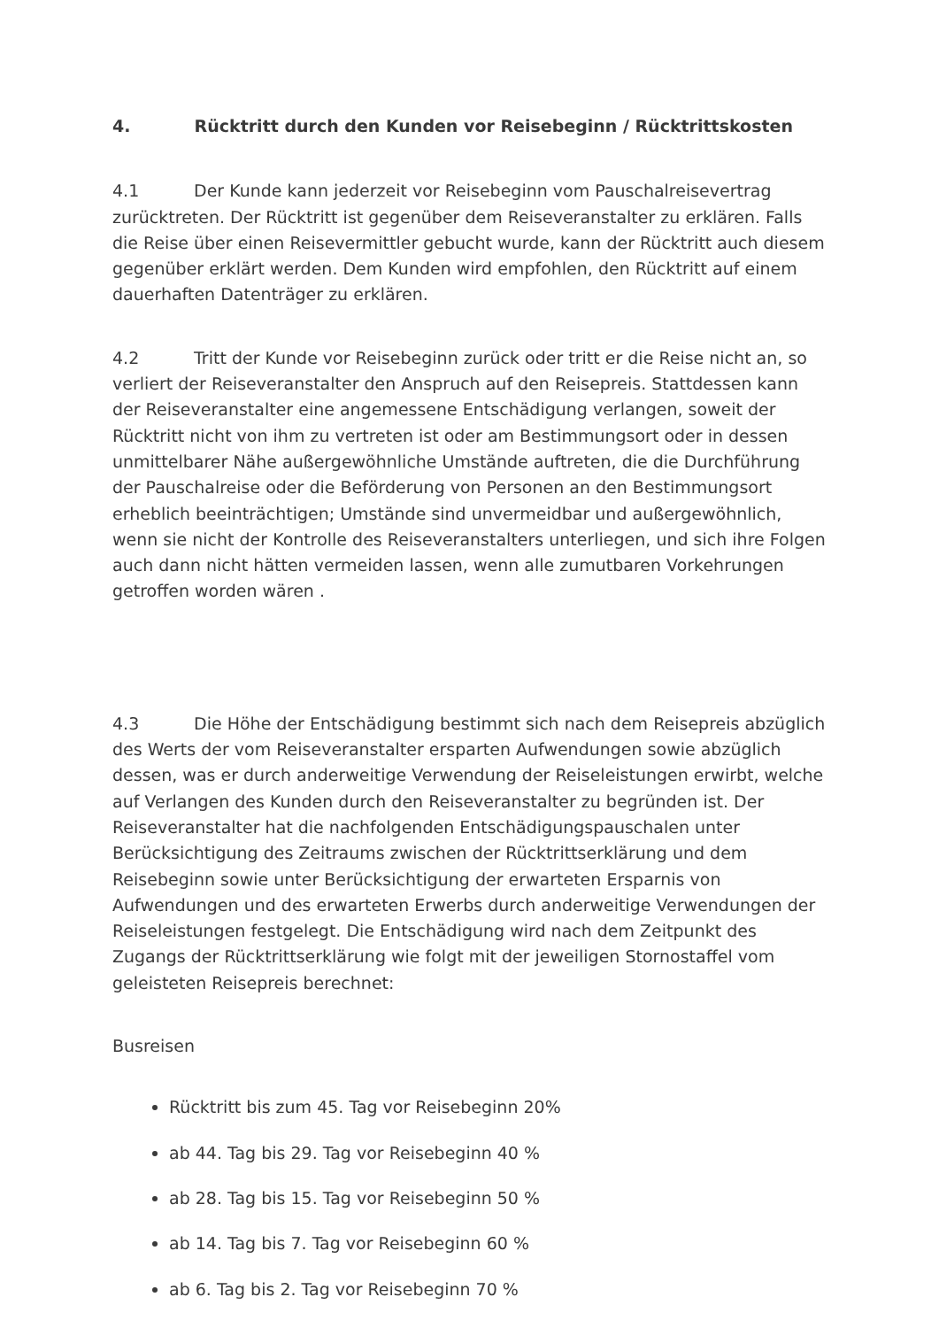4. Rücktritt durch den Kunden vor Reisebeginn / Rücktrittskosten
4.1 Der Kunde kann jederzeit vor Reisebeginn vom Pauschalreisevertrag zurücktreten. Der Rücktritt ist gegenüber dem Reiseveranstalter zu erklären. Falls die Reise über einen Reisevermittler gebucht wurde, kann der Rücktritt auch diesem gegenüber erklärt werden. Dem Kunden wird empfohlen, den Rücktritt auf einem dauerhaften Datenträger zu erklären.
4.2 Tritt der Kunde vor Reisebeginn zurück oder tritt er die Reise nicht an, so verliert der Reiseveranstalter den Anspruch auf den Reisepreis. Stattdessen kann der Reiseveranstalter eine angemessene Entschädigung verlangen, soweit der Rücktritt nicht von ihm zu vertreten ist oder am Bestimmungsort oder in dessen unmittelbarer Nähe außergewöhnliche Umstände auftreten, die die Durchführung der Pauschalreise oder die Beförderung von Personen an den Bestimmungsort erheblich beeinträchtigen; Umstände sind unvermeidbar und außergewöhnlich, wenn sie nicht der Kontrolle des Reiseveranstalters unterliegen, und sich ihre Folgen auch dann nicht hätten vermeiden lassen, wenn alle zumutbaren Vorkehrungen getroffen worden wären .
4.3 Die Höhe der Entschädigung bestimmt sich nach dem Reisepreis abzüglich des Werts der vom Reiseveranstalter ersparten Aufwendungen sowie abzüglich dessen, was er durch anderweitige Verwendung der Reiseleistungen erwirbt, welche auf Verlangen des Kunden durch den Reiseveranstalter zu begründen ist. Der Reiseveranstalter hat die nachfolgenden Entschädigungspauschalen unter Berücksichtigung des Zeitraums zwischen der Rücktrittserklärung und dem Reisebeginn sowie unter Berücksichtigung der erwarteten Ersparnis von Aufwendungen und des erwarteten Erwerbs durch anderweitige Verwendungen der Reiseleistungen festgelegt. Die Entschädigung wird nach dem Zeitpunkt des Zugangs der Rücktrittserklärung wie folgt mit der jeweiligen Stornostaffel vom geleisteten Reisepreis berechnet:
Busreisen
Rücktritt bis zum 45. Tag vor Reisebeginn 20%
ab 44. Tag bis 29. Tag vor Reisebeginn 40 %
ab 28. Tag bis 15. Tag vor Reisebeginn 50 %
ab 14. Tag bis 7. Tag vor Reisebeginn 60 %
ab 6. Tag bis 2. Tag vor Reisebeginn 70 %